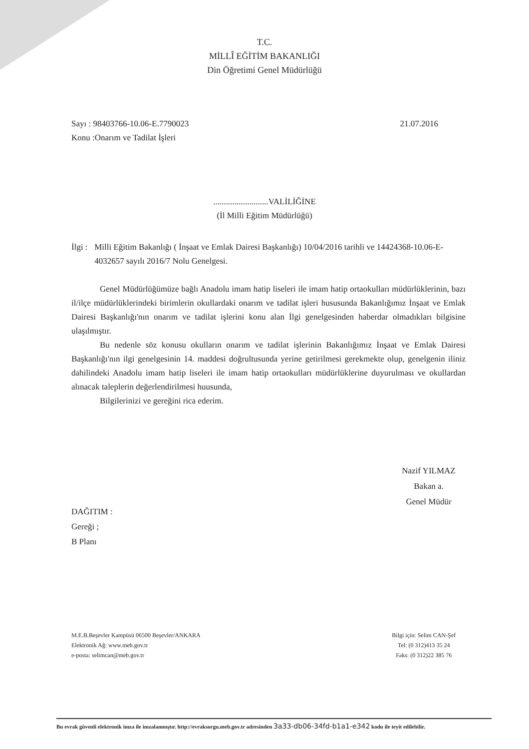T.C.
MİLLÎ EĞİTİM BAKANLIĞI
Din Öğretimi Genel Müdürlüğü
Sayı : 98403766-10.06-E.7790023 21.07.2016
Konu :Onarım ve Tadilat İşleri
..........................VALİLİĞİNE
(İl Milli Eğitim Müdürlüğü)
İlgi :
Milli Eğitim Bakanlığı ( İnşaat ve Emlak Dairesi Başkanlığı) 10/04/2016 tarihli ve 14424368-10.06-E-4032657 sayılı 2016/7 Nolu Genelgesi.
Genel Müdürlüğümüze bağlı Anadolu imam hatip liseleri ile imam hatip ortaokulları müdürlüklerinin, bazı il/ilçe müdürlüklerindeki birimlerin okullardaki onarım ve tadilat işleri hususunda Bakanlığımız İnşaat ve Emlak Dairesi Başkanlığı'nın onarım ve tadilat işlerini konu alan İlgi genelgesinden haberdar olmadıkları bilgisine ulaşılmıştır.
Bu nedenle söz konusu okulların onarım ve tadilat işlerinin Bakanlığımız İnşaat ve Emlak Dairesi Başkanlığı'nın ilgi genelgesinin 14. maddesi doğrultusunda yerine getirilmesi gerekmekte olup, genelgenin iliniz dahilindeki Anadolu imam hatip liseleri ile imam hatip ortaokulları müdürlüklerine duyurulması ve okullardan alınacak taleplerin değerlendirilmesi huusunda,
Bilgilerinizi ve gereğini rica ederim.
Nazif YILMAZ
Bakan a.
Genel Müdür
DAĞITIM :
Gereği ;
B Planı
M.E.B.Beşevler Kampüsü 06500 Beşevler/ANKARA
Elektronik Ağ: www.meb.gov.tr
e-posta: selimcan@meb.gov.tr
Bilgi için: Selim CAN-Şef
Tel: (0 312)413 35 24
Faks: (0 312)22 385 76
Bu evrak güvenli elektronik imza ile imzalanmıştır. http://evraksorgu.meb.gov.tr adresinden 3a33-db06-34fd-b1a1-e342 kodu ile teyit edilebilir.